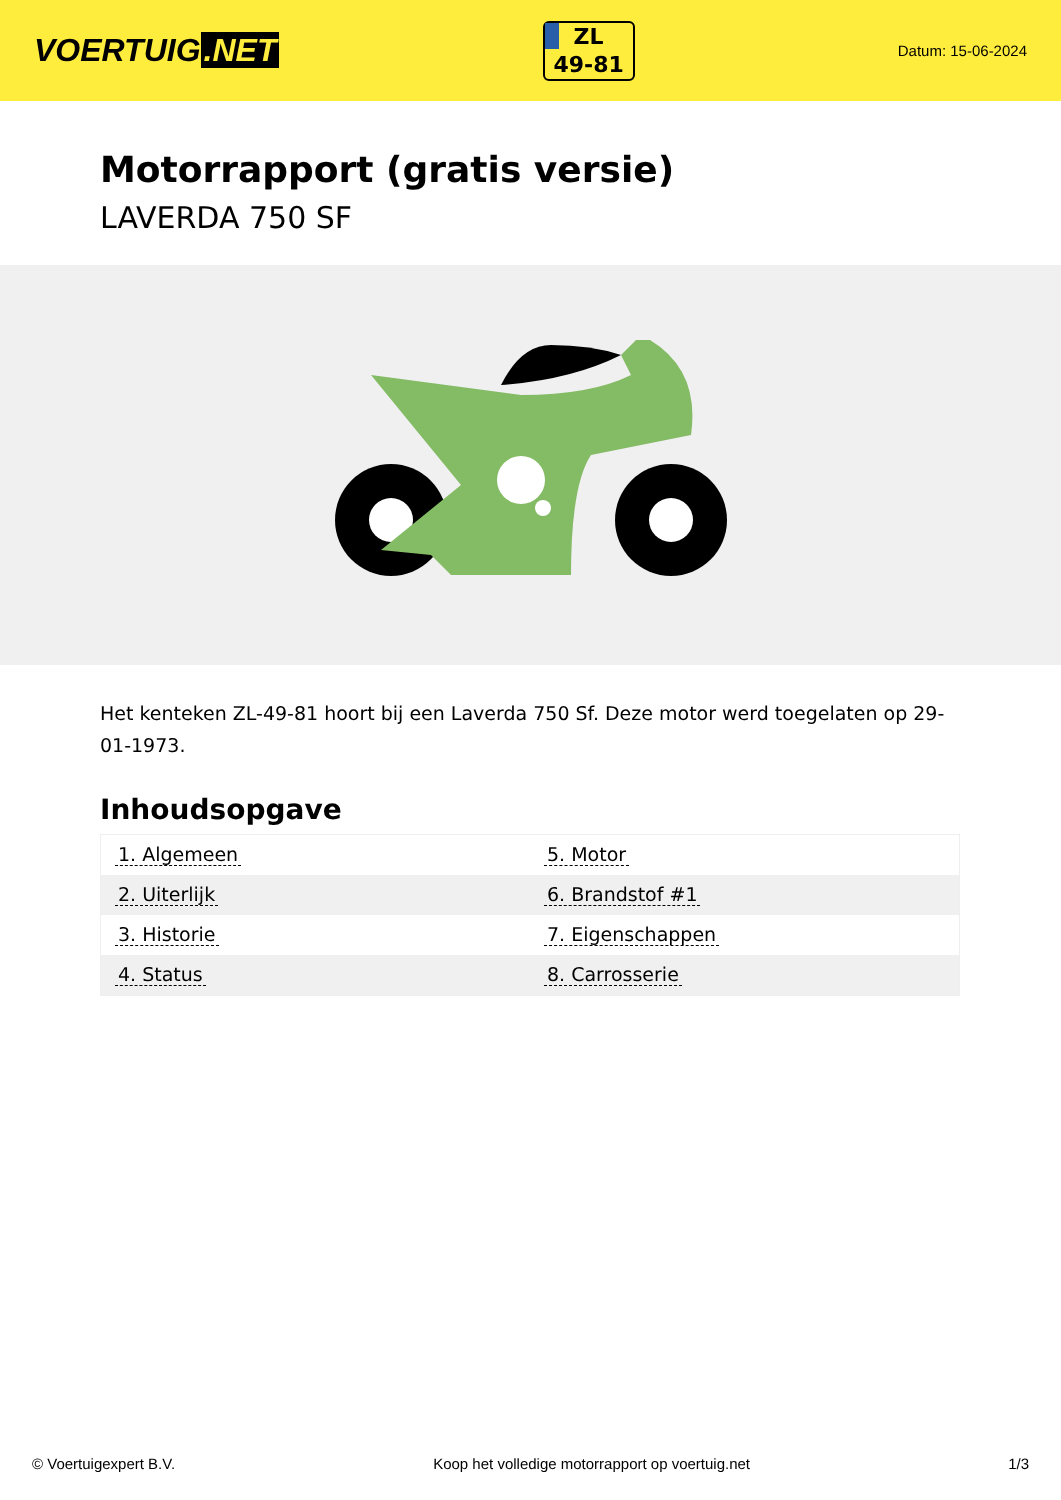VOERTUIG.NET
ZL
49-81
Datum: 15-06-2024
Motorrapport (gratis versie)
LAVERDA 750 SF
Het kenteken ZL-49-81 hoort bij een Laverda 750 Sf. Deze motor werd toegelaten op 29-01-1973.
Inhoudsopgave
| 1. Algemeen | 5. Motor |
| 2. Uiterlijk | 6. Brandstof #1 |
| 3. Historie | 7. Eigenschappen |
| 4. Status | 8. Carrosserie |
© Voertuigexpert B.V. Koop het volledige motorrapport op voertuig.net 1/3